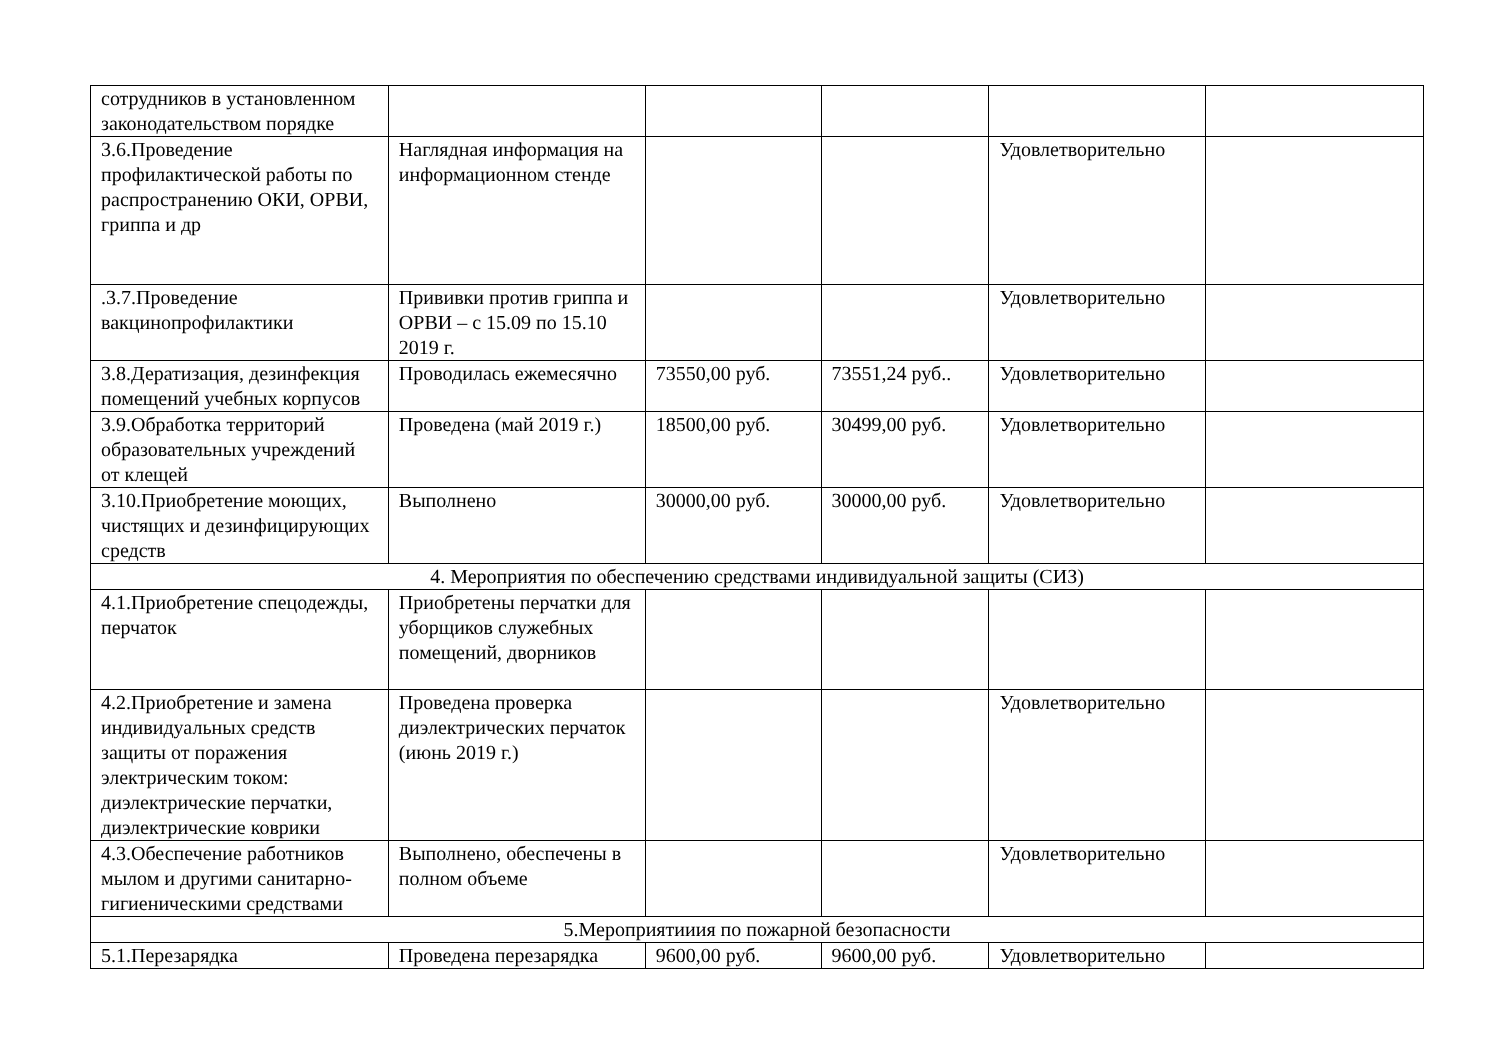| сотрудников в установленном законодательством порядке | | | | | |
| 3.6.Проведение профилактической работы по распространению ОКИ, ОРВИ, гриппа и др | Наглядная информация на информационном стенде | | | Удовлетворительно | |
| .3.7.Проведение вакцинопрофилактики | Прививки против гриппа и ОРВИ – с 15.09 по 15.10 2019 г. | | | Удовлетворительно | |
| 3.8.Дератизация, дезинфекция помещений учебных корпусов | Проводилась ежемесячно | 73550,00 руб. | 73551,24 руб.. | Удовлетворительно | |
| 3.9.Обработка территорий образовательных учреждений от клещей | Проведена (май 2019 г.) | 18500,00 руб. | 30499,00 руб. | Удовлетворительно | |
| 3.10.Приобретение моющих, чистящих и дезинфицирующих средств | Выполнено | 30000,00 руб. | 30000,00 руб. | Удовлетворительно | |
| 4. Мероприятия по обеспечению средствами индивидуальной защиты (СИЗ) | | | | | |
| 4.1.Приобретение спецодежды, перчаток | Приобретены перчатки для уборщиков служебных помещений, дворников | | | | |
| 4.2.Приобретение и замена индивидуальных средств защиты от поражения электрическим током: диэлектрические перчатки, диэлектрические коврики | Проведена проверка диэлектрических перчаток (июнь 2019 г.) | | | Удовлетворительно | |
| 4.3.Обеспечение работников мылом и другими санитарно-гигиеническими средствами | Выполнено, обеспечены в полном объеме | | | Удовлетворительно | |
| 5.Мероприятииия по пожарной безопасности | | | | | |
| 5.1.Перезарядка | Проведена перезарядка | 9600,00 руб. | 9600,00 руб. | Удовлетворительно | |